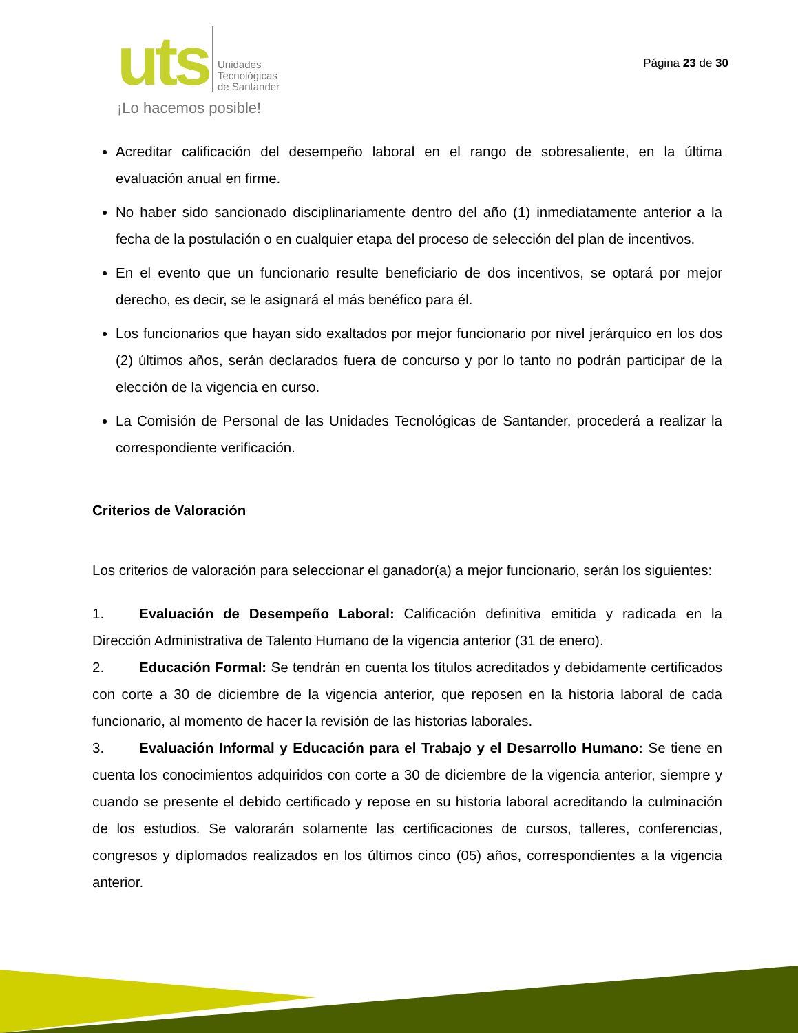uts Unidades
Tecnológicas
de Santander
¡Lo hacemos posible!
Página 23 de 30
Acreditar calificación del desempeño laboral en el rango de sobresaliente, en la última evaluación anual en firme.
No haber sido sancionado disciplinariamente dentro del año (1) inmediatamente anterior a la fecha de la postulación o en cualquier etapa del proceso de selección del plan de incentivos.
En el evento que un funcionario resulte beneficiario de dos incentivos, se optará por mejor derecho, es decir, se le asignará el más benéfico para él.
Los funcionarios que hayan sido exaltados por mejor funcionario por nivel jerárquico en los dos (2) últimos años, serán declarados fuera de concurso y por lo tanto no podrán participar de la elección de la vigencia en curso.
La Comisión de Personal de las Unidades Tecnológicas de Santander, procederá a realizar la correspondiente verificación.
Criterios de Valoración
Los criterios de valoración para seleccionar el ganador(a) a mejor funcionario, serán los siguientes:
1. Evaluación de Desempeño Laboral: Calificación definitiva emitida y radicada en la Dirección Administrativa de Talento Humano de la vigencia anterior (31 de enero).
2. Educación Formal: Se tendrán en cuenta los títulos acreditados y debidamente certificados con corte a 30 de diciembre de la vigencia anterior, que reposen en la historia laboral de cada funcionario, al momento de hacer la revisión de las historias laborales.
3. Evaluación Informal y Educación para el Trabajo y el Desarrollo Humano: Se tiene en cuenta los conocimientos adquiridos con corte a 30 de diciembre de la vigencia anterior, siempre y cuando se presente el debido certificado y repose en su historia laboral acreditando la culminación de los estudios. Se valorarán solamente las certificaciones de cursos, talleres, conferencias, congresos y diplomados realizados en los últimos cinco (05) años, correspondientes a la vigencia anterior.